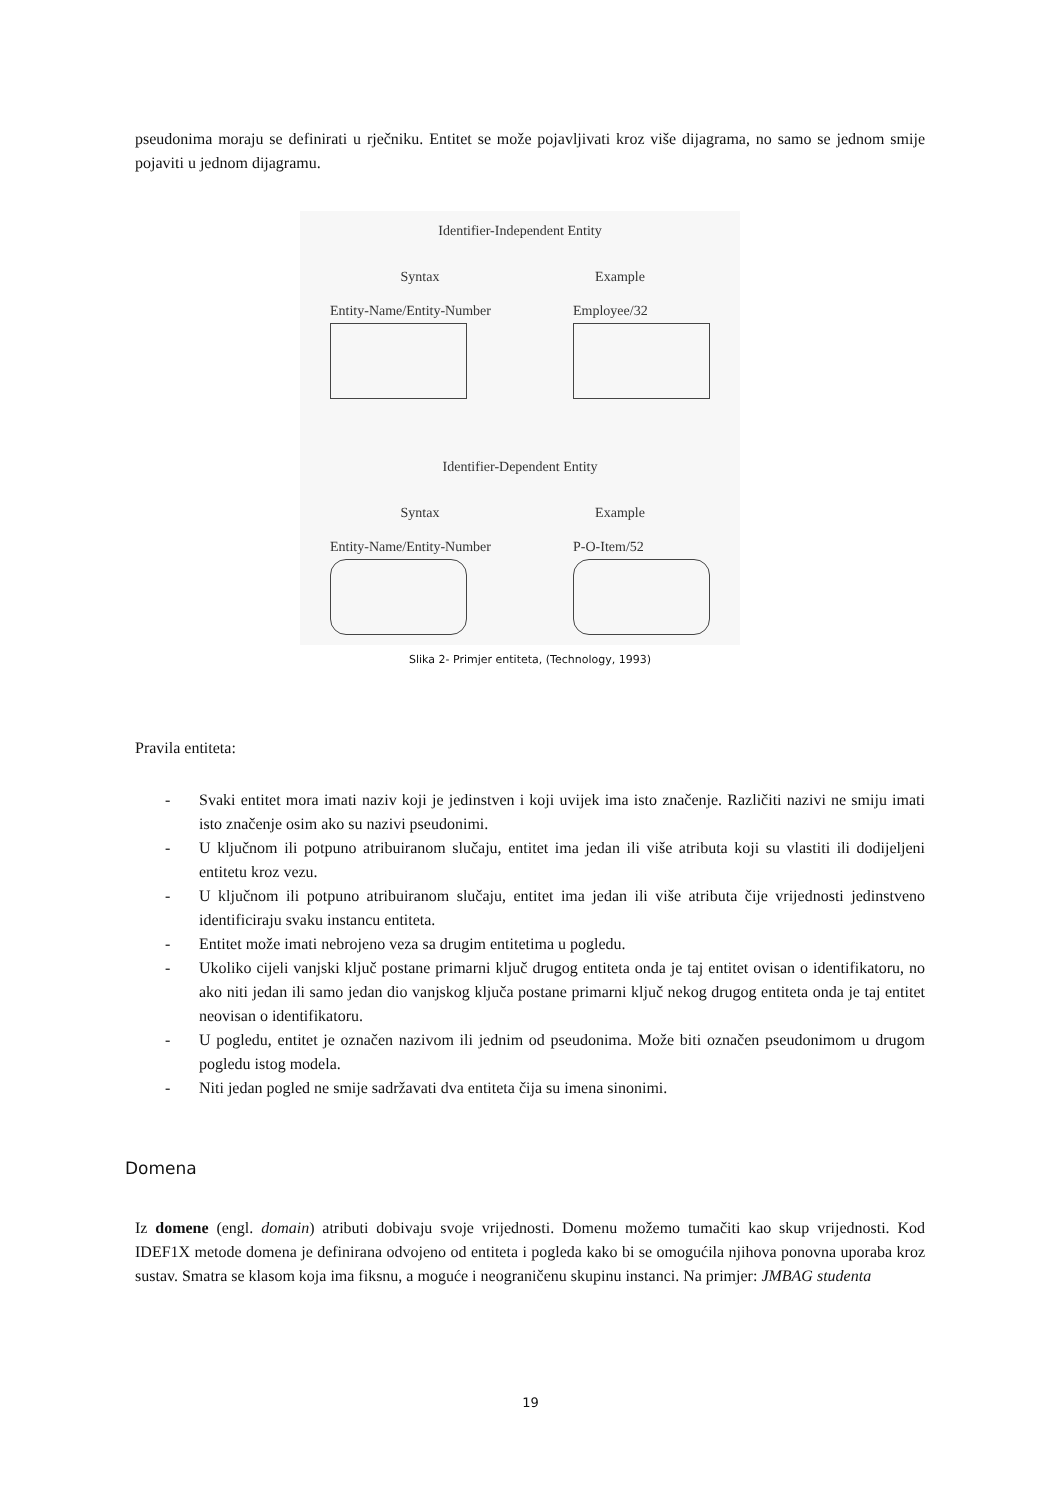pseudonima moraju se definirati u rječniku. Entitet se može pojavljivati kroz više dijagrama, no samo se jednom smije pojaviti u jednom dijagramu.
Identifier-Independent Entity
Syntax Example
Entity-Name/Entity-Number Employee/32
Identifier-Dependent Entity
Syntax Example
Entity-Name/Entity-Number P-O-Item/52
Slika 2- Primjer entiteta, (Technology, 1993)
Pravila entiteta:
- Svaki entitet mora imati naziv koji je jedinstven i koji uvijek ima isto značenje. Različiti nazivi ne smiju imati isto značenje osim ako su nazivi pseudonimi.
- U ključnom ili potpuno atribuiranom slučaju, entitet ima jedan ili više atributa koji su vlastiti ili dodijeljeni entitetu kroz vezu.
- U ključnom ili potpuno atribuiranom slučaju, entitet ima jedan ili više atributa čije vrijednosti jedinstveno identificiraju svaku instancu entiteta.
- Entitet može imati nebrojeno veza sa drugim entitetima u pogledu.
- Ukoliko cijeli vanjski ključ postane primarni ključ drugog entiteta onda je taj entitet ovisan o identifikatoru, no ako niti jedan ili samo jedan dio vanjskog ključa postane primarni ključ nekog drugog entiteta onda je taj entitet neovisan o identifikatoru.
- U pogledu, entitet je označen nazivom ili jednim od pseudonima. Može biti označen pseudonimom u drugom pogledu istog modela.
- Niti jedan pogled ne smije sadržavati dva entiteta čija su imena sinonimi.
Domena
Iz domene (engl. domain) atributi dobivaju svoje vrijednosti. Domenu možemo tumačiti kao skup vrijednosti. Kod IDEF1X metode domena je definirana odvojeno od entiteta i pogleda kako bi se omogućila njihova ponovna uporaba kroz sustav. Smatra se klasom koja ima fiksnu, a moguće i neograničenu skupinu instanci. Na primjer: JMBAG studenta
19